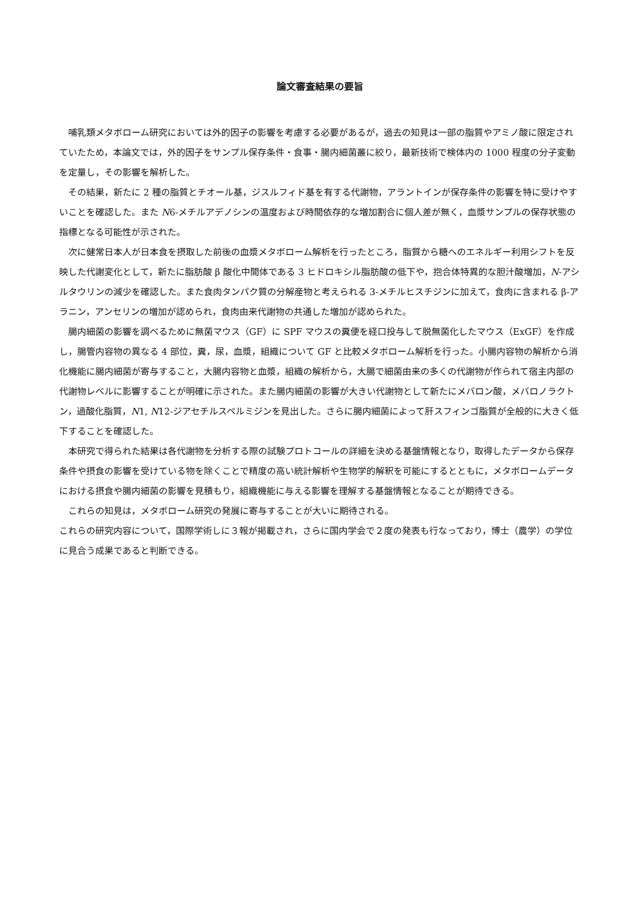論文審査結果の要旨
哺乳類メタボローム研究においては外的因子の影響を考慮する必要があるが，過去の知見は一部の脂質やアミノ酸に限定されていたため，本論文では，外的因子をサンプル保存条件・食事・腸内細菌叢に絞り，最新技術で検体内の 1000 程度の分子変動を定量し，その影響を解析した。
その結果，新たに 2 種の脂質とチオール基，ジスルフィド基を有する代謝物，アラントインが保存条件の影響を特に受けやすいことを確認した。また N6-メチルアデノシンの温度および時間依存的な増加割合に個人差が無く，血漿サンプルの保存状態の指標となる可能性が示された。
次に健常日本人が日本食を摂取した前後の血漿メタボローム解析を行ったところ，脂質から糖へのエネルギー利用シフトを反映した代謝変化として，新たに脂肪酸 β 酸化中間体である 3 ヒドロキシル脂肪酸の低下や，抱合体特異的な胆汁酸増加，N-アシルタウリンの減少を確認した。また食肉タンパク質の分解産物と考えられる 3-メチルヒスチジンに加えて，食肉に含まれる β-アラニン，アンセリンの増加が認められ，食肉由来代謝物の共通した増加が認められた。
腸内細菌の影響を調べるために無菌マウス（GF）に SPF マウスの糞便を経口投与して脱無菌化したマウス（ExGF）を作成し，腸管内容物の異なる 4 部位，糞，尿，血漿，組織について GF と比較メタボローム解析を行った。小腸内容物の解析から消化機能に腸内細菌が寄与すること，大腸内容物と血漿，組織の解析から，大腸で細菌由来の多くの代謝物が作られて宿主内部の代謝物レベルに影響することが明確に示された。また腸内細菌の影響が大きい代謝物として新たにメバロン酸，メバロノラクトン，過酸化脂質，N1, N12-ジアセチルスペルミジンを見出した。さらに腸内細菌によって肝スフィンゴ脂質が全般的に大きく低下することを確認した。
本研究で得られた結果は各代謝物を分析する際の試験プロトコールの詳細を決める基盤情報となり，取得したデータから保存条件や摂食の影響を受けている物を除くことで精度の高い統計解析や生物学的解釈を可能にするとともに，メタボロームデータにおける摂食や腸内細菌の影響を見積もり，組織機能に与える影響を理解する基盤情報となることが期待できる。
これらの知見は，メタボローム研究の発展に寄与することが大いに期待される。
これらの研究内容について，国際学術しに３報が掲載され，さらに国内学会で２度の発表も行なっており，博士（農学）の学位に見合う成果であると判断できる。